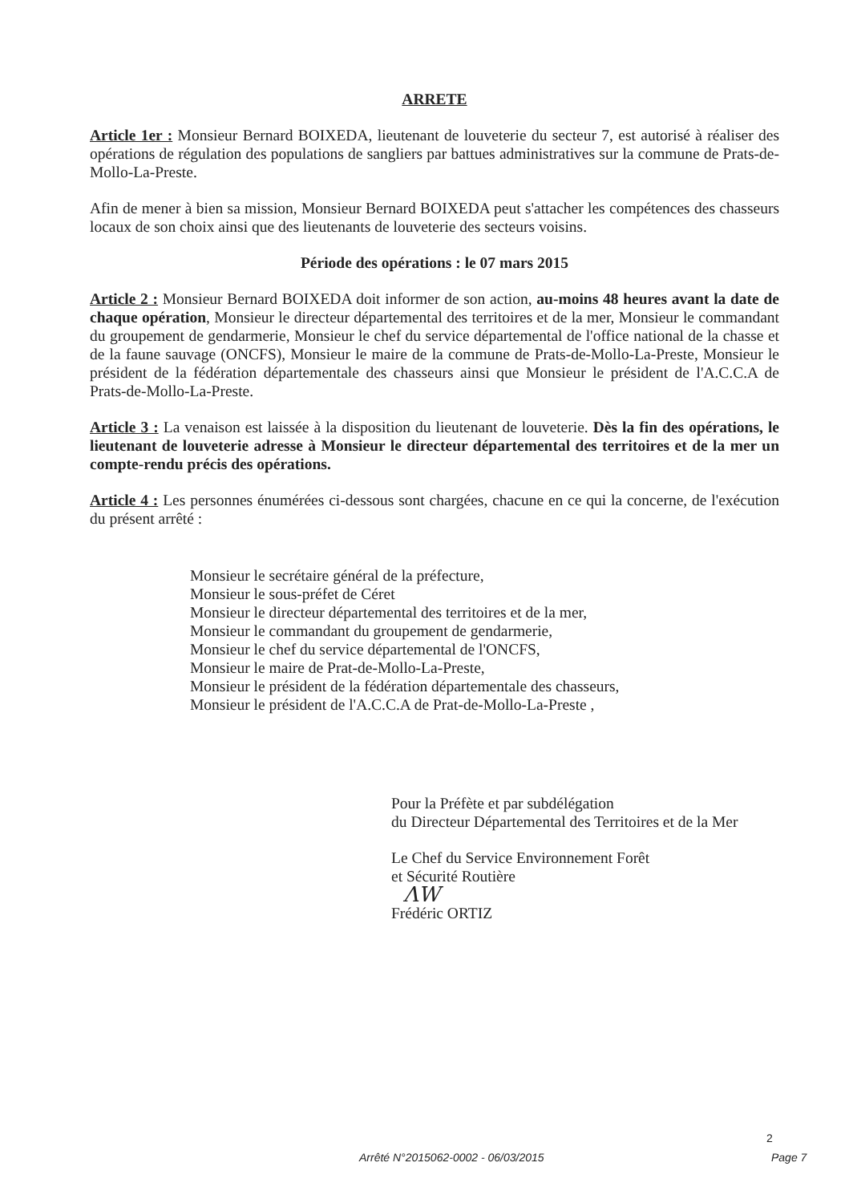ARRETE
Article 1er : Monsieur Bernard BOIXEDA, lieutenant de louveterie du secteur 7, est autorisé à réaliser des opérations de régulation des populations de sangliers par battues administratives sur la commune de Prats-de-Mollo-La-Preste.
Afin de mener à bien sa mission, Monsieur Bernard BOIXEDA peut s'attacher les compétences des chasseurs locaux de son choix ainsi que des lieutenants de louveterie des secteurs voisins.
Période des opérations : le 07 mars 2015
Article 2 : Monsieur Bernard BOIXEDA doit informer de son action, au-moins 48 heures avant la date de chaque opération, Monsieur le directeur départemental des territoires et de la mer, Monsieur le commandant du groupement de gendarmerie, Monsieur le chef du service départemental de l'office national de la chasse et de la faune sauvage (ONCFS), Monsieur le maire de la commune de Prats-de-Mollo-La-Preste, Monsieur le président de la fédération départementale des chasseurs ainsi que Monsieur le président de l'A.C.C.A de Prats-de-Mollo-La-Preste.
Article 3 : La venaison est laissée à la disposition du lieutenant de louveterie. Dès la fin des opérations, le lieutenant de louveterie adresse à Monsieur le directeur départemental des territoires et de la mer un compte-rendu précis des opérations.
Article 4 : Les personnes énumérées ci-dessous sont chargées, chacune en ce qui la concerne, de l'exécution du présent arrêté :
Monsieur le secrétaire général de la préfecture,
Monsieur le sous-préfet de Céret
Monsieur le directeur départemental des territoires et de la mer,
Monsieur le commandant du groupement de gendarmerie,
Monsieur le chef du service départemental de l'ONCFS,
Monsieur le maire de Prat-de-Mollo-La-Preste,
Monsieur le président de la fédération départementale des chasseurs,
Monsieur le président de l'A.C.C.A de Prat-de-Mollo-La-Preste ,
Pour la Préfète et par subdélégation
du Directeur Départemental des Territoires et de la Mer
Le Chef du Service Environnement Forêt
et Sécurité Routière
ΛW
Frédéric ORTIZ
2
Arrêté N°2015062-0002 - 06/03/2015 Page 7